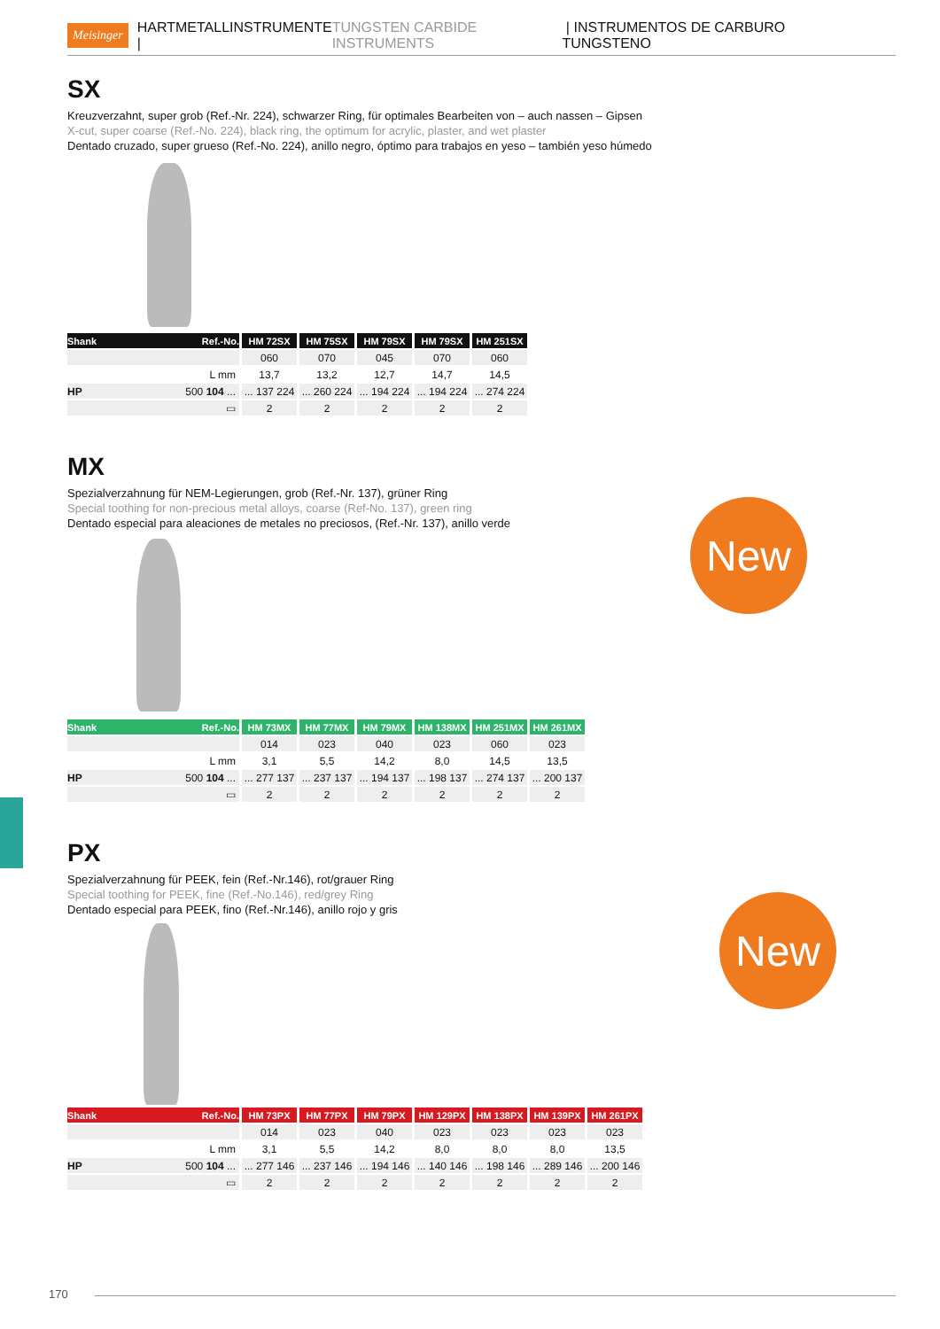Meisinger HARTMETALLINSTRUMENTE | TUNGSTEN CARBIDE INSTRUMENTS | INSTRUMENTOS DE CARBURO TUNGSTENO
SX
Kreuzverzahnt, super grob (Ref.-Nr. 224), schwarzer Ring, für optimales Bearbeiten von – auch nassen – Gipsen
X-cut, super coarse (Ref.-No. 224), black ring, the optimum for acrylic, plaster, and wet plaster
Dentado cruzado, super grueso (Ref.-No. 224), anillo negro, óptimo para trabajos en yeso – también yeso húmedo
| Shank Ref.-No. | HM 72SX | HM 75SX | HM 79SX | HM 79SX | HM 251SX |
| --- | --- | --- | --- | --- | --- |
| | 060 | 070 | 045 | 070 | 060 |
| L mm | 13,7 | 13,2 | 12,7 | 14,7 | 14,5 |
| HP 500 104 ... | ... 137 224 | ... 260 224 | ... 194 224 | ... 194 224 | ... 274 224 |
| ▭ | 2 | 2 | 2 | 2 | 2 |
New
MX
Spezialverzahnung für NEM-Legierungen, grob (Ref.-Nr. 137), grüner Ring
Special toothing for non-precious metal alloys, coarse (Ref-No. 137), green ring
Dentado especial para aleaciones de metales no preciosos, (Ref.-Nr. 137), anillo verde
| Shank Ref.-No. | HM 73MX | HM 77MX | HM 79MX | HM 138MX | HM 251MX | HM 261MX |
| --- | --- | --- | --- | --- | --- | --- |
| | 014 | 023 | 040 | 023 | 060 | 023 |
| L mm | 3,1 | 5,5 | 14,2 | 8,0 | 14,5 | 13,5 |
| HP 500 104 ... | ... 277 137 | ... 237 137 | ... 194 137 | ... 198 137 | ... 274 137 | ... 200 137 |
| ▭ | 2 | 2 | 2 | 2 | 2 | 2 |
New
PX
Spezialverzahnung für PEEK, fein (Ref.-Nr.146), rot/grauer Ring
Special toothing for PEEK, fine (Ref.-No.146), red/grey Ring
Dentado especial para PEEK, fino (Ref.-Nr.146), anillo rojo y gris
| Shank Ref.-No. | HM 73PX | HM 77PX | HM 79PX | HM 129PX | HM 138PX | HM 139PX | HM 261PX |
| --- | --- | --- | --- | --- | --- | --- | --- |
| | 014 | 023 | 040 | 023 | 023 | 023 | 023 |
| L mm | 3,1 | 5,5 | 14,2 | 8,0 | 8,0 | 8,0 | 13,5 |
| HP 500 104 ... | ... 277 146 | ... 237 146 | ... 194 146 | ... 140 146 | ... 198 146 | ... 289 146 | ... 200 146 |
| ▭ | 2 | 2 | 2 | 2 | 2 | 2 | 2 |
170